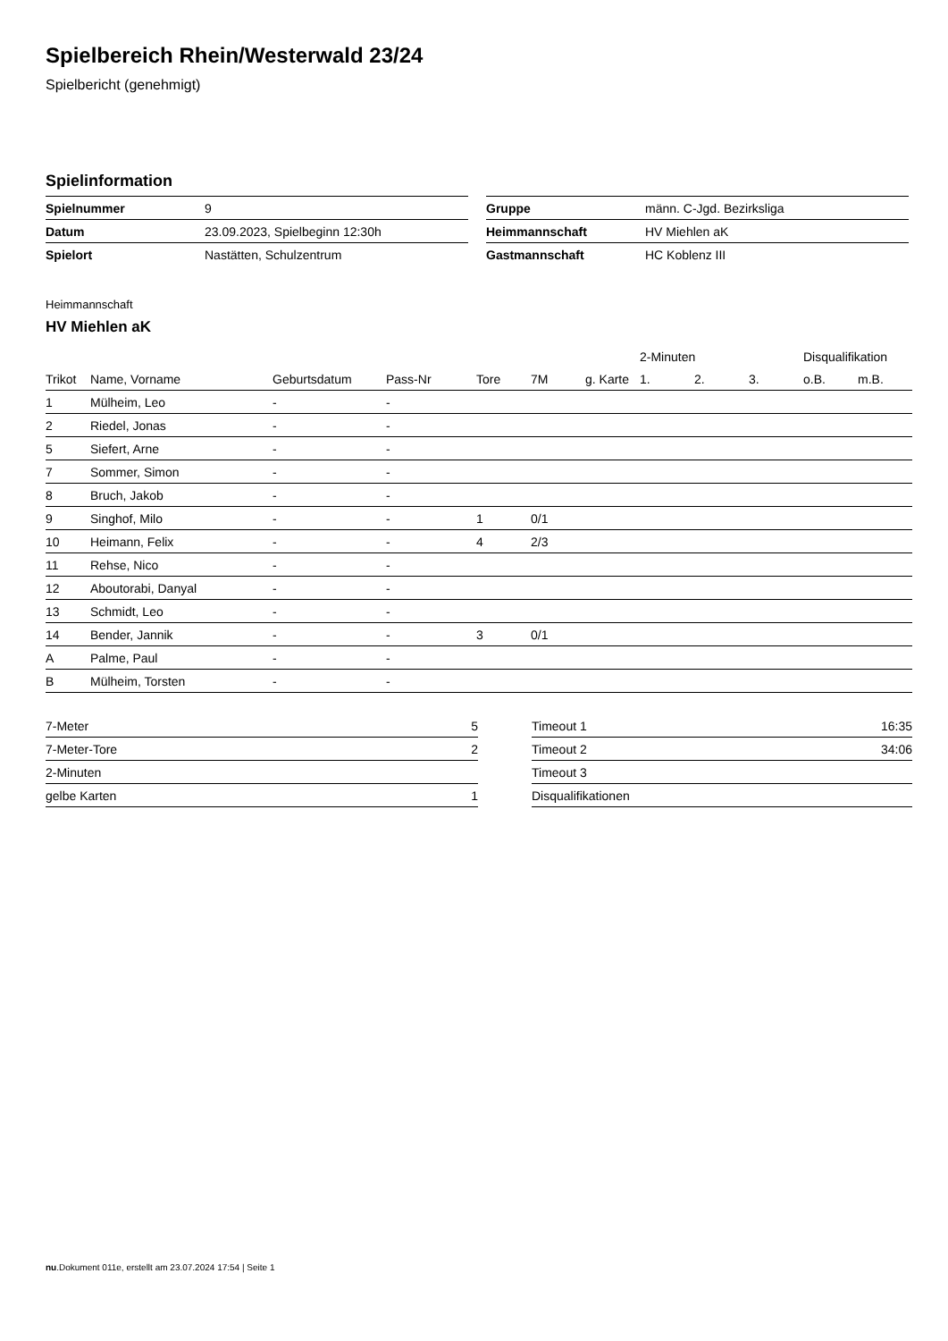Spielbereich Rhein/Westerwald 23/24
Spielbericht (genehmigt)
Spielinformation
| Spielnummer | 9 |
| Datum | 23.09.2023, Spielbeginn 12:30h |
| Spielort | Nastätten, Schulzentrum |
| Gruppe | männ. C-Jgd. Bezirksliga |
| Heimmannschaft | HV Miehlen aK |
| Gastmannschaft | HC Koblenz III |
Heimmannschaft
HV Miehlen aK
| | | | | | | | 2-Minuten | | | Disqualifikation | |
| --- | --- | --- | --- | --- | --- | --- | --- | --- | --- | --- | --- |
| Trikot | Name, Vorname | Geburtsdatum | Pass-Nr | Tore | 7M | g. Karte | 1. | 2. | 3. | o.B. | m.B. |
| 1 | Mülheim, Leo | - | - | | | | | | | | |
| 2 | Riedel, Jonas | - | - | | | | | | | | |
| 5 | Siefert, Arne | - | - | | | | | | | | |
| 7 | Sommer, Simon | - | - | | | | | | | | |
| 8 | Bruch, Jakob | - | - | | | | | | | | |
| 9 | Singhof, Milo | - | - | 1 | 0/1 | | | | | | |
| 10 | Heimann, Felix | - | - | 4 | 2/3 | | | | | | |
| 11 | Rehse, Nico | - | - | | | | | | | | |
| 12 | Aboutorabi, Danyal | - | - | | | | | | | | |
| 13 | Schmidt, Leo | - | - | | | | | | | | |
| 14 | Bender, Jannik | - | - | 3 | 0/1 | | | | | | |
| A | Palme, Paul | - | - | | | | | | | | |
| B | Mülheim, Torsten | - | - | | | | | | | | |
| 7-Meter | 5 |
| 7-Meter-Tore | 2 |
| 2-Minuten | |
| gelbe Karten | 1 |
| Timeout 1 | 16:35 |
| Timeout 2 | 34:06 |
| Timeout 3 | |
| Disqualifikationen | |
nu.Dokument 011e, erstellt am 23.07.2024 17:54 | Seite 1